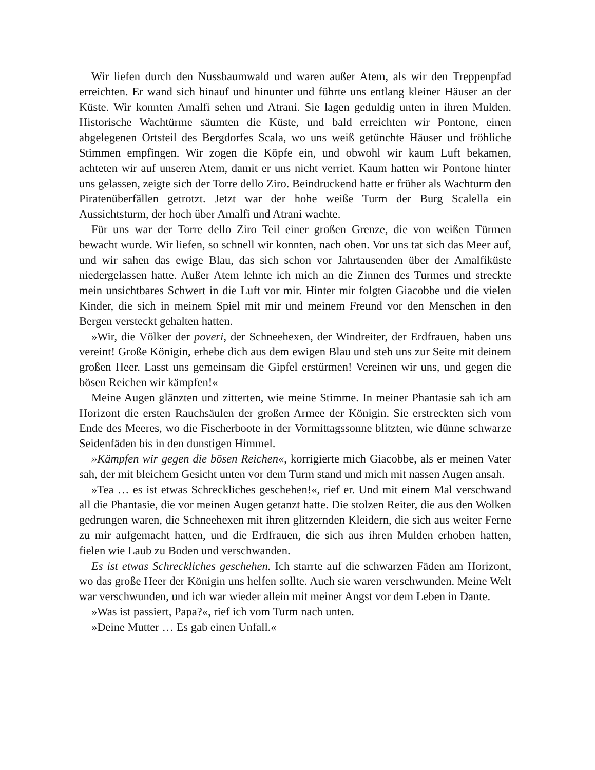Wir liefen durch den Nussbaumwald und waren außer Atem, als wir den Treppenpfad erreichten. Er wand sich hinauf und hinunter und führte uns entlang kleiner Häuser an der Küste. Wir konnten Amalfi sehen und Atrani. Sie lagen geduldig unten in ihren Mulden. Historische Wachtürme säumten die Küste, und bald erreichten wir Pontone, einen abgelegenen Ortsteil des Bergdorfes Scala, wo uns weiß getünchte Häuser und fröhliche Stimmen empfingen. Wir zogen die Köpfe ein, und obwohl wir kaum Luft bekamen, achteten wir auf unseren Atem, damit er uns nicht verriet. Kaum hatten wir Pontone hinter uns gelassen, zeigte sich der Torre dello Ziro. Beindruckend hatte er früher als Wachturm den Piratenüberfällen getrotzt. Jetzt war der hohe weiße Turm der Burg Scalella ein Aussichtsturm, der hoch über Amalfi und Atrani wachte.
Für uns war der Torre dello Ziro Teil einer großen Grenze, die von weißen Türmen bewacht wurde. Wir liefen, so schnell wir konnten, nach oben. Vor uns tat sich das Meer auf, und wir sahen das ewige Blau, das sich schon vor Jahrtausenden über der Amalfiküste niedergelassen hatte. Außer Atem lehnte ich mich an die Zinnen des Turmes und streckte mein unsichtbares Schwert in die Luft vor mir. Hinter mir folgten Giacobbe und die vielen Kinder, die sich in meinem Spiel mit mir und meinem Freund vor den Menschen in den Bergen versteckt gehalten hatten.
»Wir, die Völker der poveri, der Schneehexen, der Windreiter, der Erdfrauen, haben uns vereint! Große Königin, erhebe dich aus dem ewigen Blau und steh uns zur Seite mit deinem großen Heer. Lasst uns gemeinsam die Gipfel erstürmen! Vereinen wir uns, und gegen die bösen Reichen wir kämpfen!«
Meine Augen glänzten und zitterten, wie meine Stimme. In meiner Phantasie sah ich am Horizont die ersten Rauchsäulen der großen Armee der Königin. Sie erstreckten sich vom Ende des Meeres, wo die Fischerboote in der Vormittagssonne blitzten, wie dünne schwarze Seidenfäden bis in den dunstigen Himmel.
»Kämpfen wir gegen die bösen Reichen«, korrigierte mich Giacobbe, als er meinen Vater sah, der mit bleichem Gesicht unten vor dem Turm stand und mich mit nassen Augen ansah.
»Tea … es ist etwas Schreckliches geschehen!«, rief er. Und mit einem Mal verschwand all die Phantasie, die vor meinen Augen getanzt hatte. Die stolzen Reiter, die aus den Wolken gedrungen waren, die Schneehexen mit ihren glitzernden Kleidern, die sich aus weiter Ferne zu mir aufgemacht hatten, und die Erdfrauen, die sich aus ihren Mulden erhoben hatten, fielen wie Laub zu Boden und verschwanden.
Es ist etwas Schreckliches geschehen. Ich starrte auf die schwarzen Fäden am Horizont, wo das große Heer der Königin uns helfen sollte. Auch sie waren verschwunden. Meine Welt war verschwunden, und ich war wieder allein mit meiner Angst vor dem Leben in Dante.
»Was ist passiert, Papa?«, rief ich vom Turm nach unten.
»Deine Mutter … Es gab einen Unfall.«